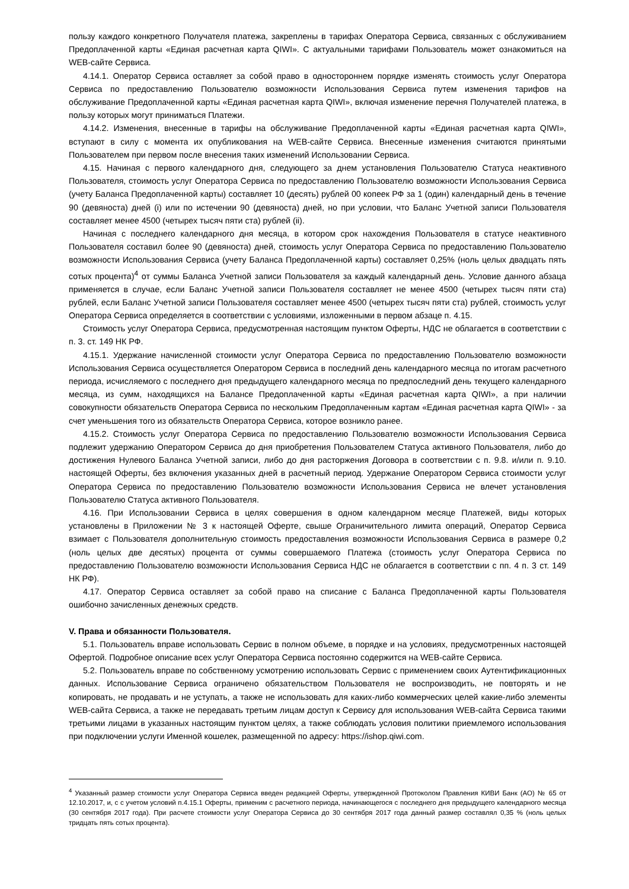пользу каждого конкретного Получателя платежа, закреплены в тарифах Оператора Сервиса, связанных с обслуживанием Предоплаченной карты «Единая расчетная карта QIWI». С актуальными тарифами Пользователь может ознакомиться на WEB-сайте Сервиса.
4.14.1. Оператор Сервиса оставляет за собой право в одностороннем порядке изменять стоимость услуг Оператора Сервиса по предоставлению Пользователю возможности Использования Сервиса путем изменения тарифов на обслуживание Предоплаченной карты «Единая расчетная карта QIWI», включая изменение перечня Получателей платежа, в пользу которых могут приниматься Платежи.
4.14.2. Изменения, внесенные в тарифы на обслуживание Предоплаченной карты «Единая расчетная карта QIWI», вступают в силу с момента их опубликования на WEB-сайте Сервиса. Внесенные изменения считаются принятыми Пользователем при первом после внесения таких изменений Использовании Сервиса.
4.15. Начиная с первого календарного дня, следующего за днем установления Пользователю Статуса неактивного Пользователя, стоимость услуг Оператора Сервиса по предоставлению Пользователю возможности Использования Сервиса (учету Баланса Предоплаченной карты) составляет 10 (десять) рублей 00 копеек РФ за 1 (один) календарный день в течение 90 (девяноста) дней (i) или по истечении 90 (девяноста) дней, но при условии, что Баланс Учетной записи Пользователя составляет менее 4500 (четырех тысяч пяти ста) рублей (ii).
Начиная с последнего календарного дня месяца, в котором срок нахождения Пользователя в статусе неактивного Пользователя составил более 90 (девяноста) дней, стоимость услуг Оператора Сервиса по предоставлению Пользователю возможности Использования Сервиса (учету Баланса Предоплаченной карты) составляет 0,25% (ноль целых двадцать пять сотых процента)<sup>4</sup> от суммы Баланса Учетной записи Пользователя за каждый календарный день. Условие данного абзаца применяется в случае, если Баланс Учетной записи Пользователя составляет не менее 4500 (четырех тысяч пяти ста) рублей, если Баланс Учетной записи Пользователя составляет менее 4500 (четырех тысяч пяти ста) рублей, стоимость услуг Оператора Сервиса определяется в соответствии с условиями, изложенными в первом абзаце п. 4.15.
Стоимость услуг Оператора Сервиса, предусмотренная настоящим пунктом Оферты, НДС не облагается в соответствии с п. 3. ст. 149 НК РФ.
4.15.1. Удержание начисленной стоимости услуг Оператора Сервиса по предоставлению Пользователю возможности Использования Сервиса осуществляется Оператором Сервиса в последний день календарного месяца по итогам расчетного периода, исчисляемого с последнего дня предыдущего календарного месяца по предпоследний день текущего календарного месяца, из сумм, находящихся на Балансе Предоплаченной карты «Единая расчетная карта QIWI», а при наличии совокупности обязательств Оператора Сервиса по нескольким Предоплаченным картам «Единая расчетная карта QIWI» - за счет уменьшения того из обязательств Оператора Сервиса, которое возникло ранее.
4.15.2. Стоимость услуг Оператора Сервиса по предоставлению Пользователю возможности Использования Сервиса подлежит удержанию Оператором Сервиса до дня приобретения Пользователем Статуса активного Пользователя, либо до достижения Нулевого Баланса Учетной записи, либо до дня расторжения Договора в соответствии с п. 9.8. и/или п. 9.10. настоящей Оферты, без включения указанных дней в расчетный период. Удержание Оператором Сервиса стоимости услуг Оператора Сервиса по предоставлению Пользователю возможности Использования Сервиса не влечет установления Пользователю Статуса активного Пользователя.
4.16. При Использовании Сервиса в целях совершения в одном календарном месяце Платежей, виды которых установлены в Приложении № 3 к настоящей Оферте, свыше Ограничительного лимита операций, Оператор Сервиса взимает с Пользователя дополнительную стоимость предоставления возможности Использования Сервиса в размере 0,2 (ноль целых две десятых) процента от суммы совершаемого Платежа (стоимость услуг Оператора Сервиса по предоставлению Пользователю возможности Использования Сервиса НДС не облагается в соответствии с пп. 4 п. 3 ст. 149 НК РФ).
4.17. Оператор Сервиса оставляет за собой право на списание с Баланса Предоплаченной карты Пользователя ошибочно зачисленных денежных средств.
V. Права и обязанности Пользователя.
5.1. Пользователь вправе использовать Сервис в полном объеме, в порядке и на условиях, предусмотренных настоящей Офертой. Подробное описание всех услуг Оператора Сервиса постоянно содержится на WEB-сайте Сервиса.
5.2. Пользователь вправе по собственному усмотрению использовать Сервис с применением своих Аутентификационных данных. Использование Сервиса ограничено обязательством Пользователя не воспроизводить, не повторять и не копировать, не продавать и не уступать, а также не использовать для каких-либо коммерческих целей какие-либо элементы WEB-сайта Сервиса, а также не передавать третьим лицам доступ к Сервису для использования WEB-сайта Сервиса такими третьими лицами в указанных настоящим пунктом целях, а также соблюдать условия политики приемлемого использования при подключении услуги Именной кошелек, размещенной по адресу: https://ishop.qiwi.com.
<sup>4</sup> Указанный размер стоимости услуг Оператора Сервиса введен редакцией Оферты, утвержденной Протоколом Правления КИВИ Банк (АО) № 65 от 12.10.2017, и, с с учетом условий п.4.15.1 Оферты, применим с расчетного периода, начинающегося с последнего дня предыдущего календарного месяца (30 сентября 2017 года). При расчете стоимости услуг Оператора Сервиса до 30 сентября 2017 года данный размер составлял 0,35 % (ноль целых тридцать пять сотых процента).